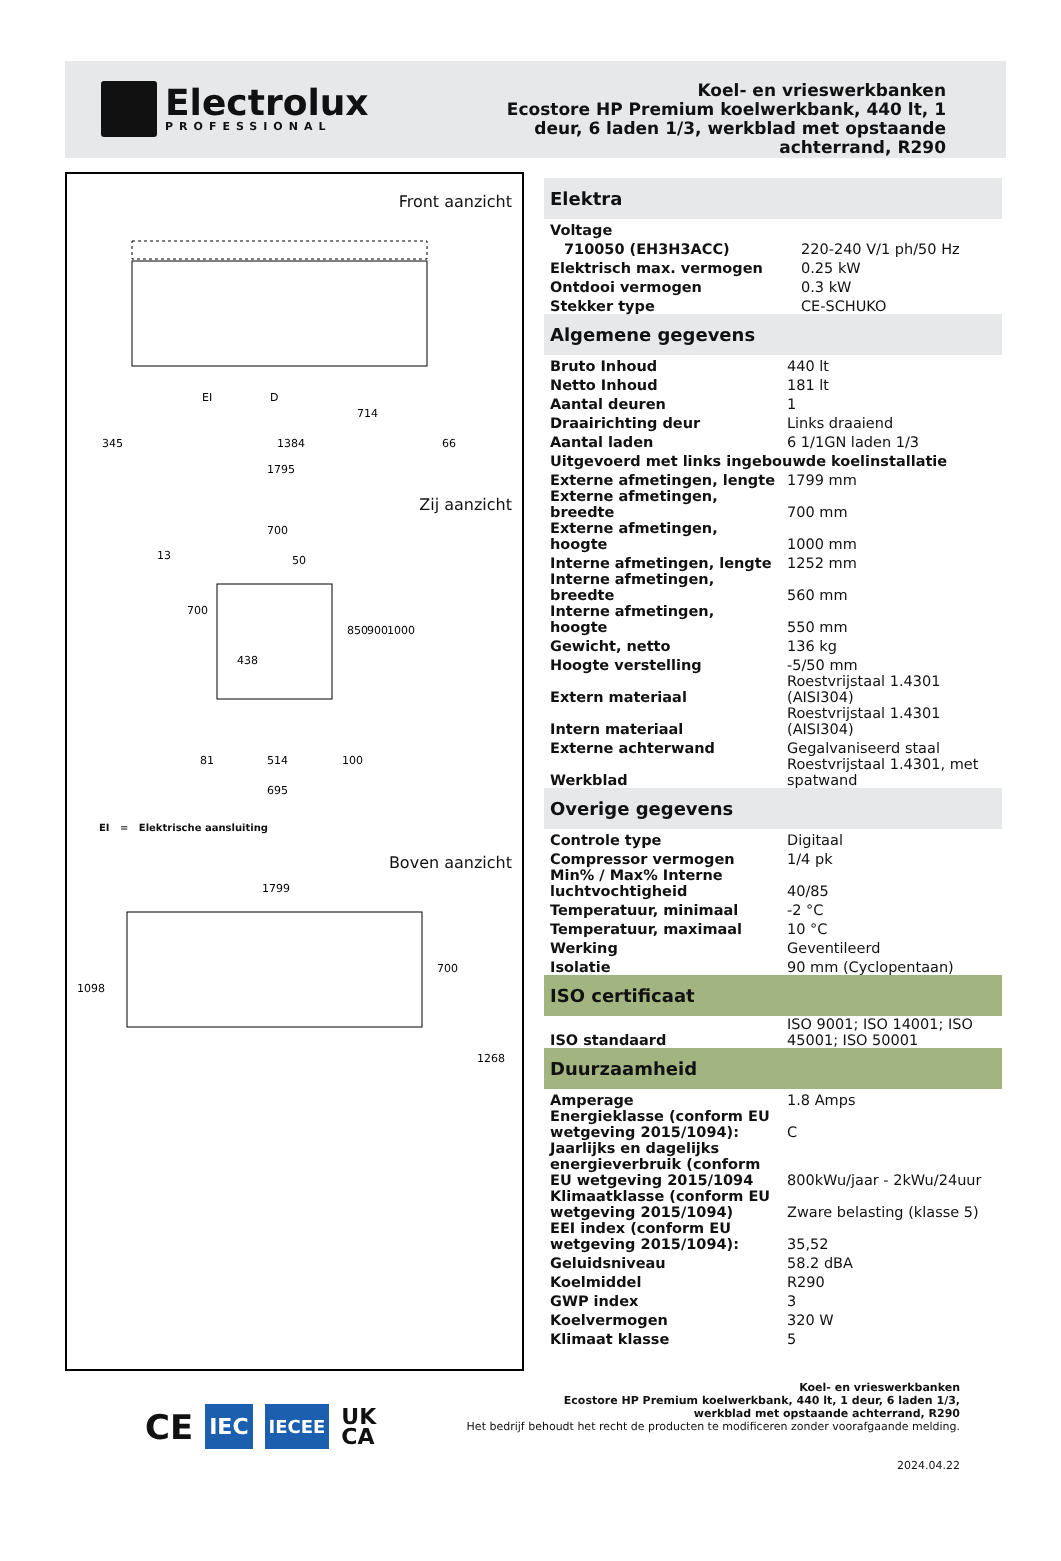Electrolux
PROFESSIONAL
Koel- en vrieswerkbanken
Ecostore HP Premium koelwerkbank, 440 lt, 1
deur, 6 laden 1/3, werkblad met opstaande
achterrand, R290
Front aanzicht
345
1384
66
1795
714
EI
D
Zij aanzicht
700
438
13
700
50
850
900
1000
81
514
100
695
EI = Elektrische aansluiting
Boven aanzicht
1799
1098
700
1268
Elektra
| Voltage | |
| 710050 (EH3H3ACC) | 220-240 V/1 ph/50 Hz |
| Elektrisch max. vermogen | 0.25 kW |
| Ontdooi vermogen | 0.3 kW |
| Stekker type | CE-SCHUKO |
Algemene gegevens
| Bruto Inhoud | 440 lt |
| Netto Inhoud | 181 lt |
| Aantal deuren | 1 |
| Draairichting deur | Links draaiend |
| Aantal laden | 6 1/1GN laden 1/3 |
| Uitgevoerd met links ingebouwde koelinstallatie | |
| Externe afmetingen, lengte | 1799 mm |
| Externe afmetingen, breedte | 700 mm |
| Externe afmetingen, hoogte | 1000 mm |
| Interne afmetingen, lengte | 1252 mm |
| Interne afmetingen, breedte | 560 mm |
| Interne afmetingen, hoogte | 550 mm |
| Gewicht, netto | 136 kg |
| Hoogte verstelling | -5/50 mm |
| Extern materiaal | Roestvrijstaal 1.4301 (AISI304) |
| Intern materiaal | Roestvrijstaal 1.4301 (AISI304) |
| Externe achterwand | Gegalvaniseerd staal |
| Werkblad | Roestvrijstaal 1.4301, met spatwand |
Overige gegevens
| Controle type | Digitaal |
| Compressor vermogen | 1/4 pk |
| Min% / Max% Interne luchtvochtigheid | 40/85 |
| Temperatuur, minimaal | -2 °C |
| Temperatuur, maximaal | 10 °C |
| Werking | Geventileerd |
| Isolatie | 90 mm (Cyclopentaan) |
ISO certificaat
| ISO standaard | ISO 9001; ISO 14001; ISO 45001; ISO 50001 |
Duurzaamheid
| Amperage | 1.8 Amps |
| Energieklasse (conform EU wetgeving 2015/1094): | C |
| Jaarlijks en dagelijks energieverbruik (conform EU wetgeving 2015/1094 | 800kWu/jaar - 2kWu/24uur |
| Klimaatklasse (conform EU wetgeving 2015/1094) | Zware belasting (klasse 5) |
| EEI index (conform EU wetgeving 2015/1094): | 35,52 |
| Geluidsniveau | 58.2 dBA |
| Koelmiddel | R290 |
| GWP index | 3 |
| Koelvermogen | 320 W |
| Klimaat klasse | 5 |
CE IEC IECEE UK
CA
Koel- en vrieswerkbanken
Ecostore HP Premium koelwerkbank, 440 lt, 1 deur, 6 laden 1/3,
werkblad met opstaande achterrand, R290
Het bedrijf behoudt het recht de producten te modificeren zonder voorafgaande melding.
2024.04.22